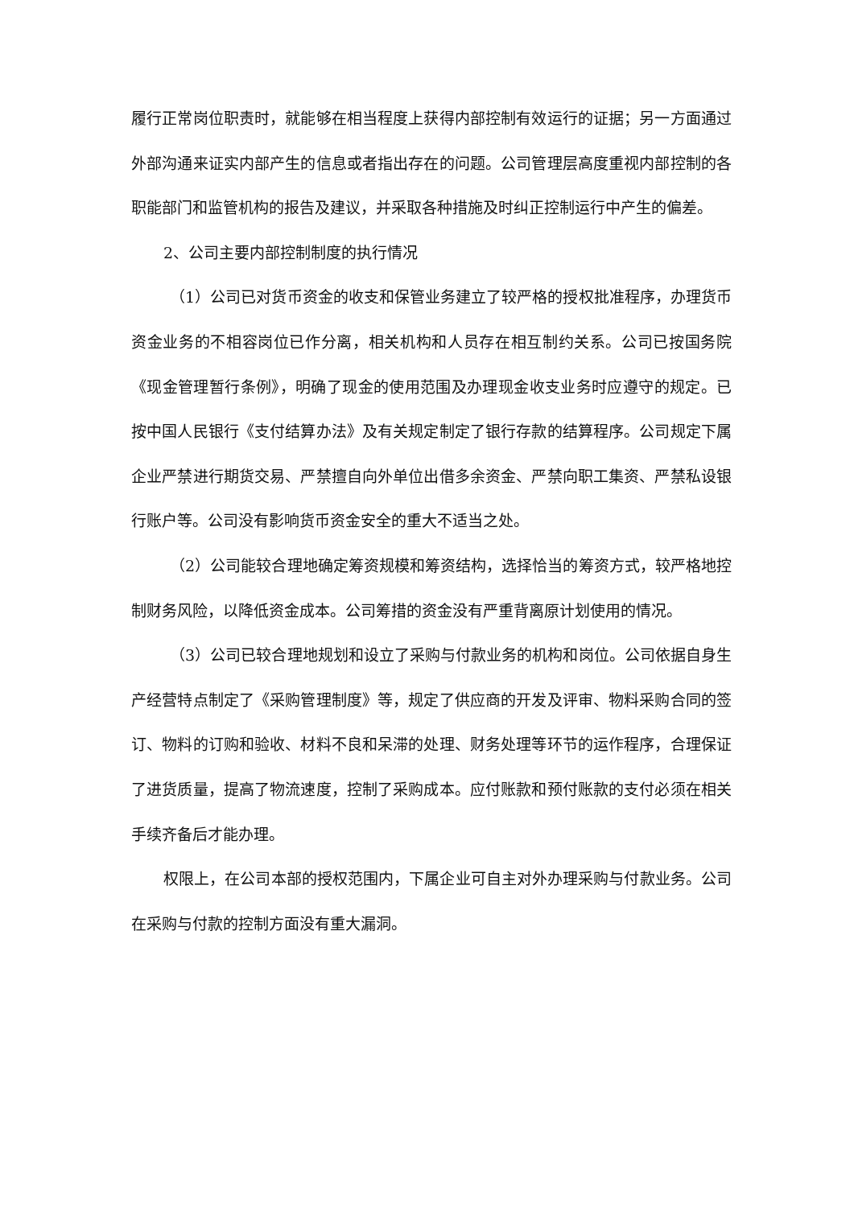履行正常岗位职责时，就能够在相当程度上获得内部控制有效运行的证据；另一方面通过外部沟通来证实内部产生的信息或者指出存在的问题。公司管理层高度重视内部控制的各职能部门和监管机构的报告及建议，并采取各种措施及时纠正控制运行中产生的偏差。
2、公司主要内部控制制度的执行情况
（1）公司已对货币资金的收支和保管业务建立了较严格的授权批准程序，办理货币资金业务的不相容岗位已作分离，相关机构和人员存在相互制约关系。公司已按国务院《现金管理暂行条例》，明确了现金的使用范围及办理现金收支业务时应遵守的规定。已按中国人民银行《支付结算办法》及有关规定制定了银行存款的结算程序。公司规定下属企业严禁进行期货交易、严禁擅自向外单位出借多余资金、严禁向职工集资、严禁私设银行账户等。公司没有影响货币资金安全的重大不适当之处。
（2）公司能较合理地确定筹资规模和筹资结构，选择恰当的筹资方式，较严格地控制财务风险，以降低资金成本。公司筹措的资金没有严重背离原计划使用的情况。
（3）公司已较合理地规划和设立了采购与付款业务的机构和岗位。公司依据自身生产经营特点制定了《采购管理制度》等，规定了供应商的开发及评审、物料采购合同的签订、物料的订购和验收、材料不良和呆滞的处理、财务处理等环节的运作程序，合理保证了进货质量，提高了物流速度，控制了采购成本。应付账款和预付账款的支付必须在相关手续齐备后才能办理。
权限上，在公司本部的授权范围内，下属企业可自主对外办理采购与付款业务。公司在采购与付款的控制方面没有重大漏洞。